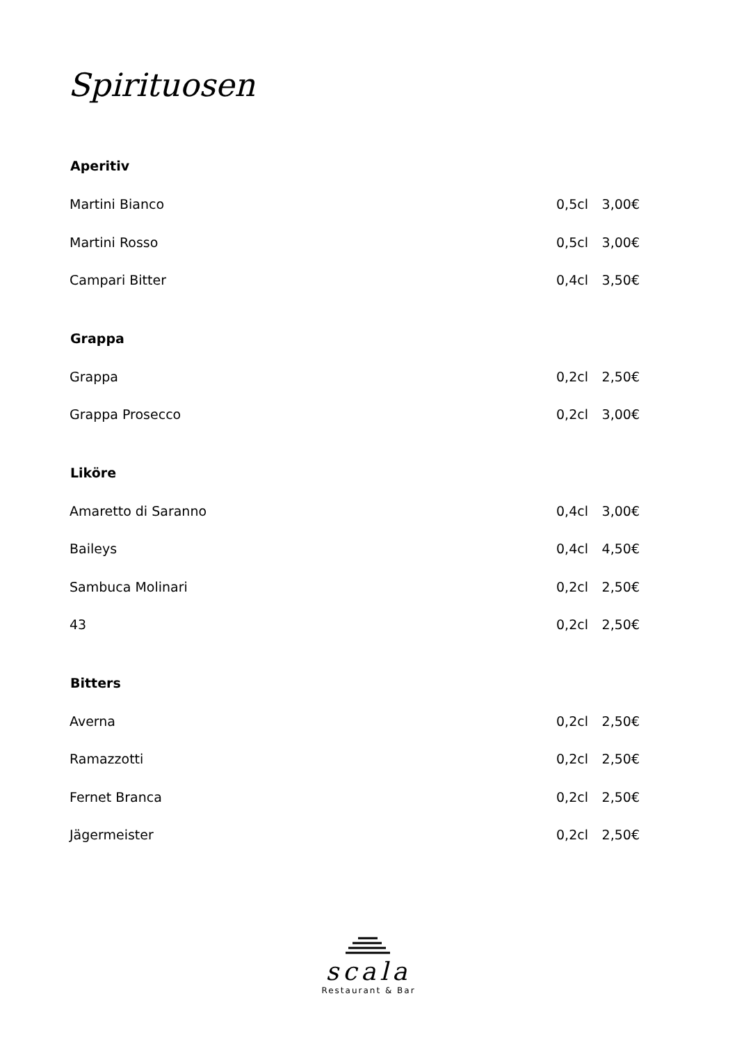Spirituosen
| Aperitiv | | |
| --- | --- | --- |
| Martini Bianco | 0,5cl | 3,00€ |
| Martini Rosso | 0,5cl | 3,00€ |
| Campari Bitter | 0,4cl | 3,50€ |
| Grappa | | |
| Grappa | 0,2cl | 2,50€ |
| Grappa Prosecco | 0,2cl | 3,00€ |
| Liköre | | |
| Amaretto di Saranno | 0,4cl | 3,00€ |
| Baileys | 0,4cl | 4,50€ |
| Sambuca Molinari | 0,2cl | 2,50€ |
| 43 | 0,2cl | 2,50€ |
| Bitters | | |
| Averna | 0,2cl | 2,50€ |
| Ramazzotti | 0,2cl | 2,50€ |
| Fernet Branca | 0,2cl | 2,50€ |
| Jägermeister | 0,2cl | 2,50€ |
scala
Restaurant & Bar